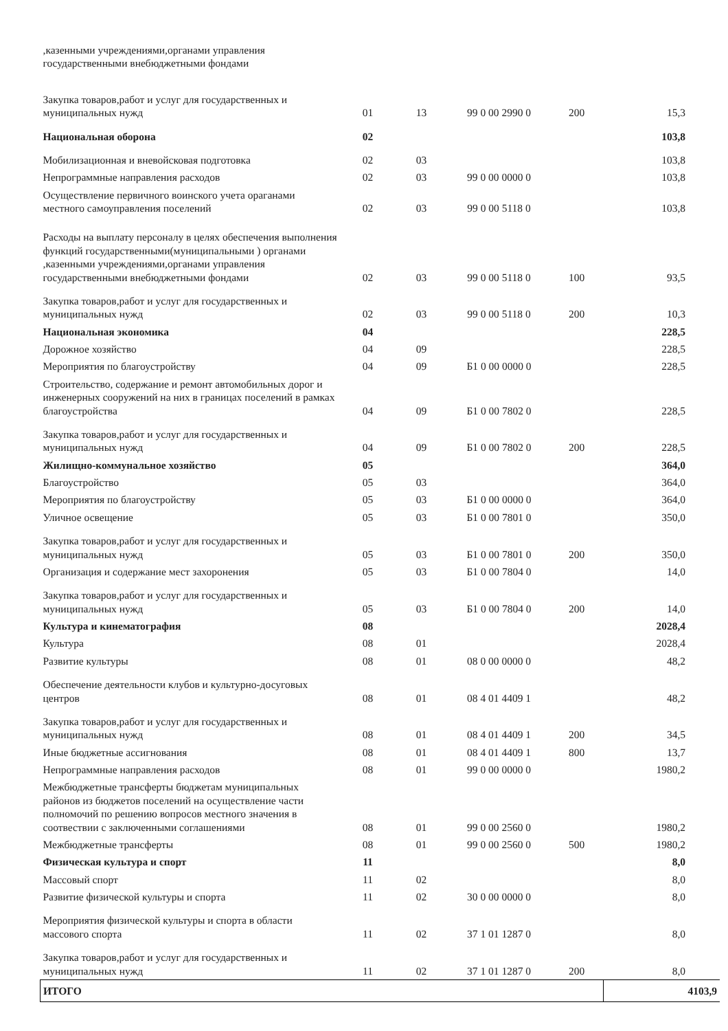| ,казенными учреждениями,органами управления государственными внебюджетными фондами | | | | | |
| Закупка товаров,работ и услуг для государственных и муниципальных нужд | 01 | 13 | 99 0 00 2990 0 | 200 | 15,3 |
| Национальная оборона | 02 | | | | 103,8 |
| Мобилизационная и вневойсковая подготовка | 02 | 03 | | | 103,8 |
| Непрограммные направления расходов | 02 | 03 | 99 0 00 0000 0 | | 103,8 |
| Осуществление первичного воинского учета ораганами местного самоуправления поселений | 02 | 03 | 99 0 00 5118 0 | | 103,8 |
| Расходы на выплату персоналу в целях обеспечения выполнения функций государственными(муниципальными ) органами ,казенными учреждениями,органами управления государственными внебюджетными фондами | 02 | 03 | 99 0 00 5118 0 | 100 | 93,5 |
| Закупка товаров,работ и услуг для государственных и муниципальных нужд | 02 | 03 | 99 0 00 5118 0 | 200 | 10,3 |
| Национальная экономика | 04 | | | | 228,5 |
| Дорожное хозяйство | 04 | 09 | | | 228,5 |
| Мероприятия по благоустройству | 04 | 09 | Б1 0 00 0000 0 | | 228,5 |
| Строительство, содержание и ремонт автомобильных дорог и инженерных сооружений на них в границах поселений в рамках благоустройства | 04 | 09 | Б1 0 00 7802 0 | | 228,5 |
| Закупка товаров,работ и услуг для государственных и муниципальных нужд | 04 | 09 | Б1 0 00 7802 0 | 200 | 228,5 |
| Жилищно-коммунальное хозяйство | 05 | | | | 364,0 |
| Благоустройство | 05 | 03 | | | 364,0 |
| Мероприятия по благоустройству | 05 | 03 | Б1 0 00 0000 0 | | 364,0 |
| Уличное освещение | 05 | 03 | Б1 0 00 7801 0 | | 350,0 |
| Закупка товаров,работ и услуг для государственных и муниципальных нужд | 05 | 03 | Б1 0 00 7801 0 | 200 | 350,0 |
| Организация и содержание мест захоронения | 05 | 03 | Б1 0 00 7804 0 | | 14,0 |
| Закупка товаров,работ и услуг для государственных и муниципальных нужд | 05 | 03 | Б1 0 00 7804 0 | 200 | 14,0 |
| Культура и кинематография | 08 | | | | 2028,4 |
| Культура | 08 | 01 | | | 2028,4 |
| Развитие культуры | 08 | 01 | 08 0 00 0000 0 | | 48,2 |
| Обеспечение деятельности клубов и культурно-досуговых центров | 08 | 01 | 08 4 01 4409 1 | | 48,2 |
| Закупка товаров,работ и услуг для государственных и муниципальных нужд | 08 | 01 | 08 4 01 4409 1 | 200 | 34,5 |
| Иные бюджетные ассигнования | 08 | 01 | 08 4 01 4409 1 | 800 | 13,7 |
| Непрограммные направления расходов | 08 | 01 | 99 0 00 0000 0 | | 1980,2 |
| Межбюджетные трансферты бюджетам муниципальных районов из бюджетов поселений на осуществление части полномочий по решению вопросов местного значения в соотвествии с заключенными соглашениями | 08 | 01 | 99 0 00 2560 0 | | 1980,2 |
| Межбюджетные трансферты | 08 | 01 | 99 0 00 2560 0 | 500 | 1980,2 |
| Физическая культура и спорт | 11 | | | | 8,0 |
| Массовый спорт | 11 | 02 | | | 8,0 |
| Развитие физической культуры и спорта | 11 | 02 | 30 0 00 0000 0 | | 8,0 |
| Мероприятия физической культуры и спорта в области массового спорта | 11 | 02 | 37 1 01 1287 0 | | 8,0 |
| Закупка товаров,работ и услуг для государственных и муниципальных нужд | 11 | 02 | 37 1 01 1287 0 | 200 | 8,0 |
| ИТОГО | | | | | 4103,9 |